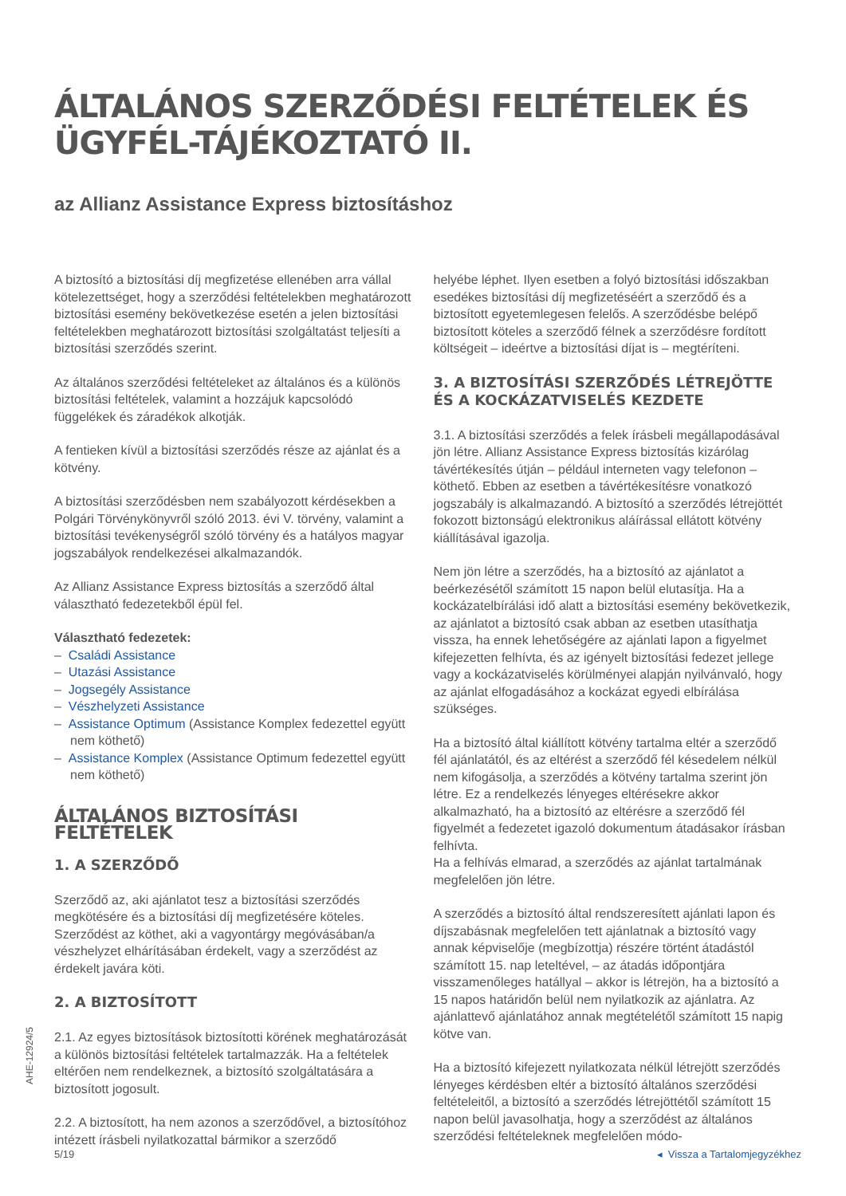ÁLTALÁNOS SZERZŐDÉSI FELTÉTELEK ÉS ÜGYFÉL-TÁJÉKOZTATÓ II.
az Allianz Assistance Express biztosításhoz
A biztosító a biztosítási díj megfizetése ellenében arra vállal kötelezettséget, hogy a szerződési feltételekben meghatározott biztosítási esemény bekövetkezése esetén a jelen biztosítási feltételekben meghatározott biztosítási szolgáltatást teljesíti a biztosítási szerződés szerint.
Az általános szerződési feltételeket az általános és a különös biztosítási feltételek, valamint a hozzájuk kapcsolódó függelékek és záradékok alkotják.
A fentieken kívül a biztosítási szerződés része az ajánlat és a kötvény.
A biztosítási szerződésben nem szabályozott kérdésekben a Polgári Törvénykönyvről szóló 2013. évi V. törvény, valamint a biztosítási tevékenységről szóló törvény és a hatályos magyar jogszabályok rendelkezései alkalmazandók.
Az Allianz Assistance Express biztosítás a szerződő által választható fedezetekből épül fel.
Választható fedezetek:
– Családi Assistance
– Utazási Assistance
– Jogsegély Assistance
– Vészhelyzeti Assistance
– Assistance Optimum (Assistance Komplex fedezettel együtt nem köthető)
– Assistance Komplex (Assistance Optimum fedezettel együtt nem köthető)
ÁLTALÁNOS BIZTOSÍTÁSI FELTÉTELEK
1. A SZERZŐDŐ
Szerződő az, aki ajánlatot tesz a biztosítási szerződés megkötésére és a biztosítási díj megfizetésére köteles. Szerződést az köthet, aki a vagyontárgy megóvásában/a vészhelyzet elhárításában érdekelt, vagy a szerződést az érdekelt javára köti.
2. A BIZTOSÍTOTT
2.1. Az egyes biztosítások biztosítotti körének meghatározását a különös biztosítási feltételek tartalmazzák. Ha a feltételek eltérően nem rendelkeznek, a biztosító szolgáltatására a biztosított jogosult.
2.2. A biztosított, ha nem azonos a szerződővel, a biztosítóhoz intézett írásbeli nyilatkozattal bármikor a szerződő
helyébe léphet. Ilyen esetben a folyó biztosítási időszakban esedékes biztosítási díj megfizetéséért a szerződő és a biztosított egyetemlegesen felelős. A szerződésbe belépő biztosított köteles a szerződő félnek a szerződésre fordított költségeit – ideértve a biztosítási díjat is – megtéríteni.
3. A BIZTOSÍTÁSI SZERZŐDÉS LÉTREJÖTTE ÉS A KOCKÁZATVISELÉS KEZDETE
3.1. A biztosítási szerződés a felek írásbeli megállapodásával jön létre. Allianz Assistance Express biztosítás kizárólag távértékesítés útján – például interneten vagy telefonon – köthető. Ebben az esetben a távértékesítésre vonatkozó jogszabály is alkalmazandó. A biztosító a szerződés létrejöttét fokozott biztonságú elektronikus aláírással ellátott kötvény kiállításával igazolja.
Nem jön létre a szerződés, ha a biztosító az ajánlatot a beérkezésétől számított 15 napon belül elutasítja. Ha a kockázatelbírálási idő alatt a biztosítási esemény bekövetkezik, az ajánlatot a biztosító csak abban az esetben utasíthatja vissza, ha ennek lehetőségére az ajánlati lapon a figyelmet kifejezetten felhívta, és az igényelt biztosítási fedezet jellege vagy a kockázatviselés körülményei alapján nyilvánvaló, hogy az ajánlat elfogadásához a kockázat egyedi elbírálása szükséges.
Ha a biztosító által kiállított kötvény tartalma eltér a szerződő fél ajánlatától, és az eltérést a szerződő fél késedelem nélkül nem kifogásolja, a szerződés a kötvény tartalma szerint jön létre. Ez a rendelkezés lényeges eltérésekre akkor alkalmazható, ha a biztosító az eltérésre a szerződő fél figyelmét a fedezetet igazoló dokumentum átadásakor írásban felhívta.
Ha a felhívás elmarad, a szerződés az ajánlat tartalmának megfelelően jön létre.
A szerződés a biztosító által rendszeresített ajánlati lapon és díjszabásnak megfelelően tett ajánlatnak a biztosító vagy annak képviselője (megbízottja) részére történt átadástól számított 15. nap leteltével, – az átadás időpontjára visszamenőleges hatállyal – akkor is létrejön, ha a biztosító a 15 napos határidőn belül nem nyilatkozik az ajánlatra. Az ajánlattevő ajánlatához annak megtételétől számított 15 napig kötve van.
Ha a biztosító kifejezett nyilatkozata nélkül létrejött szerződés lényeges kérdésben eltér a biztosító általános szerződési feltételeitől, a biztosító a szerződés létrejöttétől számított 15 napon belül javasolhatja, hogy a szerződést az általános szerződési feltételeknek megfelelően módo-
AHE-12924/5
5/19 ◂ Vissza a Tartalomjegyzékhez